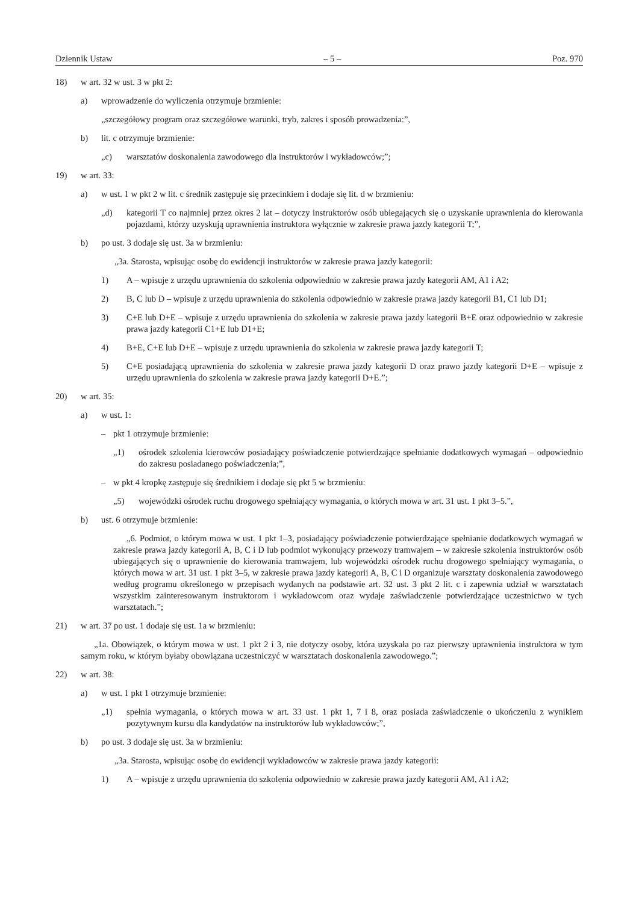Dziennik Ustaw – 5 – Poz. 970
18) w art. 32 w ust. 3 w pkt 2:
a) wprowadzenie do wyliczenia otrzymuje brzmienie:
„szczegółowy program oraz szczegółowe warunki, tryb, zakres i sposób prowadzenia:”,
b) lit. c otrzymuje brzmienie:
„c) warsztatów doskonalenia zawodowego dla instruktorów i wykładowców;”;
19) w art. 33:
a) w ust. 1 w pkt 2 w lit. c średnik zastępuje się przecinkiem i dodaje się lit. d w brzmieniu:
„d) kategorii T co najmniej przez okres 2 lat – dotyczy instruktorów osób ubiegających się o uzyskanie uprawnienia do kierowania pojazdami, którzy uzyskują uprawnienia instruktora wyłącznie w zakresie prawa jazdy kategorii T;”,
b) po ust. 3 dodaje się ust. 3a w brzmieniu:
„3a. Starosta, wpisując osobę do ewidencji instruktorów w zakresie prawa jazdy kategorii:
1) A – wpisuje z urzędu uprawnienia do szkolenia odpowiednio w zakresie prawa jazdy kategorii AM, A1 i A2;
2) B, C lub D – wpisuje z urzędu uprawnienia do szkolenia odpowiednio w zakresie prawa jazdy kategorii B1, C1 lub D1;
3) C+E lub D+E – wpisuje z urzędu uprawnienia do szkolenia w zakresie prawa jazdy kategorii B+E oraz odpowiednio w zakresie prawa jazdy kategorii C1+E lub D1+E;
4) B+E, C+E lub D+E – wpisuje z urzędu uprawnienia do szkolenia w zakresie prawa jazdy kategorii T;
5) C+E posiadającą uprawnienia do szkolenia w zakresie prawa jazdy kategorii D oraz prawo jazdy kategorii D+E – wpisuje z urzędu uprawnienia do szkolenia w zakresie prawa jazdy kategorii D+E.”;
20) w art. 35:
a) w ust. 1:
– pkt 1 otrzymuje brzmienie:
„1) ośrodek szkolenia kierowców posiadający poświadczenie potwierdzające spełnianie dodatkowych wymagań – odpowiednio do zakresu posiadanego poświadczenia;”,
– w pkt 4 kropkę zastępuje się średnikiem i dodaje się pkt 5 w brzmieniu:
„5) wojewódzki ośrodek ruchu drogowego spełniający wymagania, o których mowa w art. 31 ust. 1 pkt 3–5.”,
b) ust. 6 otrzymuje brzmienie:
„6. Podmiot, o którym mowa w ust. 1 pkt 1–3, posiadający poświadczenie potwierdzające spełnianie dodatkowych wymagań w zakresie prawa jazdy kategorii A, B, C i D lub podmiot wykonujący przewozy tramwajem – w zakresie szkolenia instruktorów osób ubiegających się o uprawnienie do kierowania tramwajem, lub wojewódzki ośrodek ruchu drogowego spełniający wymagania, o których mowa w art. 31 ust. 1 pkt 3–5, w zakresie prawa jazdy kategorii A, B, C i D organizuje warsztaty doskonalenia zawodowego według programu określonego w przepisach wydanych na podstawie art. 32 ust. 3 pkt 2 lit. c i zapewnia udział w warsztatach wszystkim zainteresowanym instruktorom i wykładowcom oraz wydaje zaświadczenie potwierdzające uczestnictwo w tych warsztatach.”;
21) w art. 37 po ust. 1 dodaje się ust. 1a w brzmieniu:
„1a. Obowiązek, o którym mowa w ust. 1 pkt 2 i 3, nie dotyczy osoby, która uzyskała po raz pierwszy uprawnienia instruktora w tym samym roku, w którym byłaby obowiązana uczestniczyć w warsztatach doskonalenia zawodowego.”;
22) w art. 38:
a) w ust. 1 pkt 1 otrzymuje brzmienie:
„1) spełnia wymagania, o których mowa w art. 33 ust. 1 pkt 1, 7 i 8, oraz posiada zaświadczenie o ukończeniu z wynikiem pozytywnym kursu dla kandydatów na instruktorów lub wykładowców;”,
b) po ust. 3 dodaje się ust. 3a w brzmieniu:
„3a. Starosta, wpisując osobę do ewidencji wykładowców w zakresie prawa jazdy kategorii:
1) A – wpisuje z urzędu uprawnienia do szkolenia odpowiednio w zakresie prawa jazdy kategorii AM, A1 i A2;